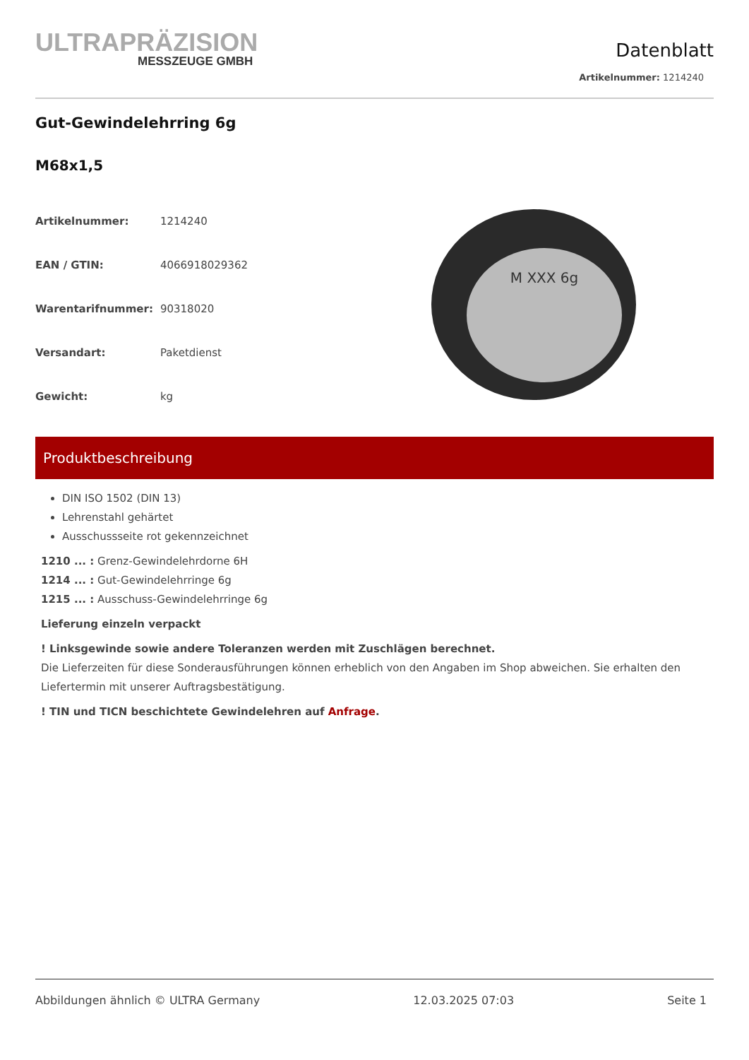ULTRAPRÄZISION
MESSZEUGE GMBH
Datenblatt
Artikelnummer: 1214240
Gut-Gewindelehrring 6g
M68x1,5
| Artikelnummer: | 1214240 |
| EAN / GTIN: | 4066918029362 |
| Warentarifnummer: | 90318020 |
| Versandart: | Paketdienst |
| Gewicht: | kg |
M XXX 6g
Produktbeschreibung
DIN ISO 1502 (DIN 13)
Lehrenstahl gehärtet
Ausschussseite rot gekennzeichnet
1210 ... : Grenz-Gewindelehrdorne 6H
1214 ... : Gut-Gewindelehrringe 6g
1215 ... : Ausschuss-Gewindelehrringe 6g
Lieferung einzeln verpackt
! Linksgewinde sowie andere Toleranzen werden mit Zuschlägen berechnet.
Die Lieferzeiten für diese Sonderausführungen können erheblich von den Angaben im Shop abweichen. Sie erhalten den Liefertermin mit unserer Auftragsbestätigung.
! TIN und TICN beschichtete Gewindelehren auf Anfrage.
Abbildungen ähnlich © ULTRA Germany 12.03.2025 07:03 Seite 1